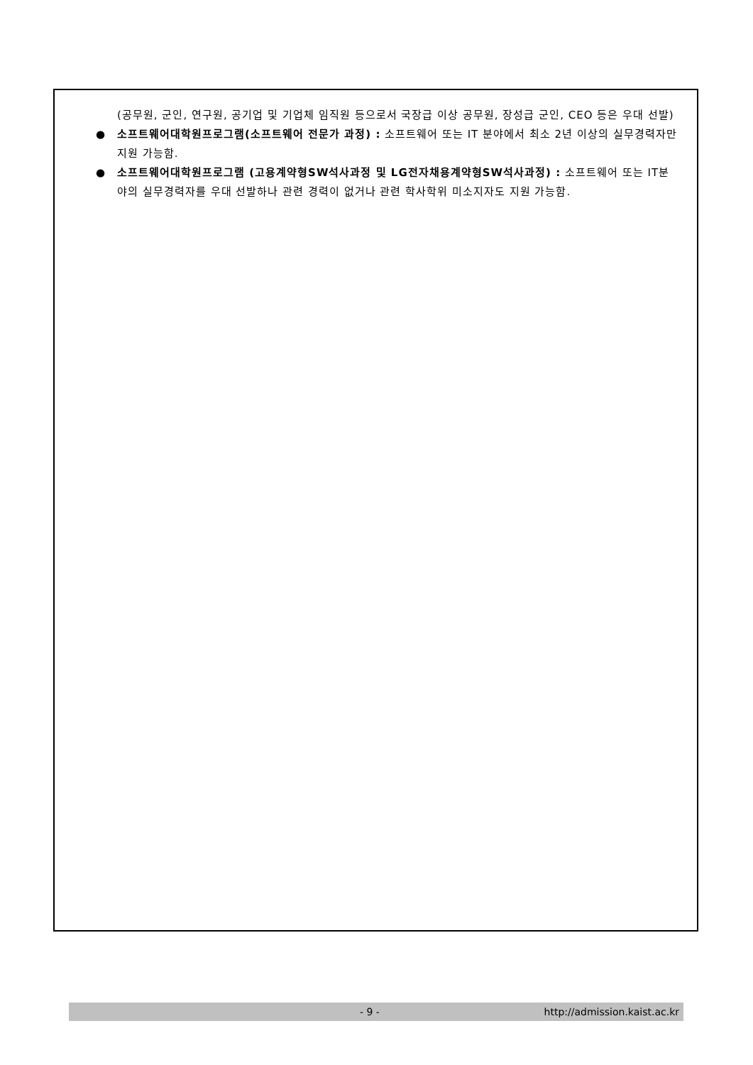(공무원, 군인, 연구원, 공기업 및 기업체 임직원 등으로서 국장급 이상 공무원, 장성급 군인, CEO 등은 우대 선발)
● 소프트웨어대학원프로그램(소프트웨어 전문가 과정) : 소프트웨어 또는 IT 분야에서 최소 2년 이상의 실무경력자만 지원 가능함.
● 소프트웨어대학원프로그램 (고용계약형SW석사과정 및 LG전자채용계약형SW석사과정) : 소프트웨어 또는 IT분야의 실무경력자를 우대 선발하나 관련 경력이 없거나 관련 학사학위 미소지자도 지원 가능함.
- 9 - http://admission.kaist.ac.kr